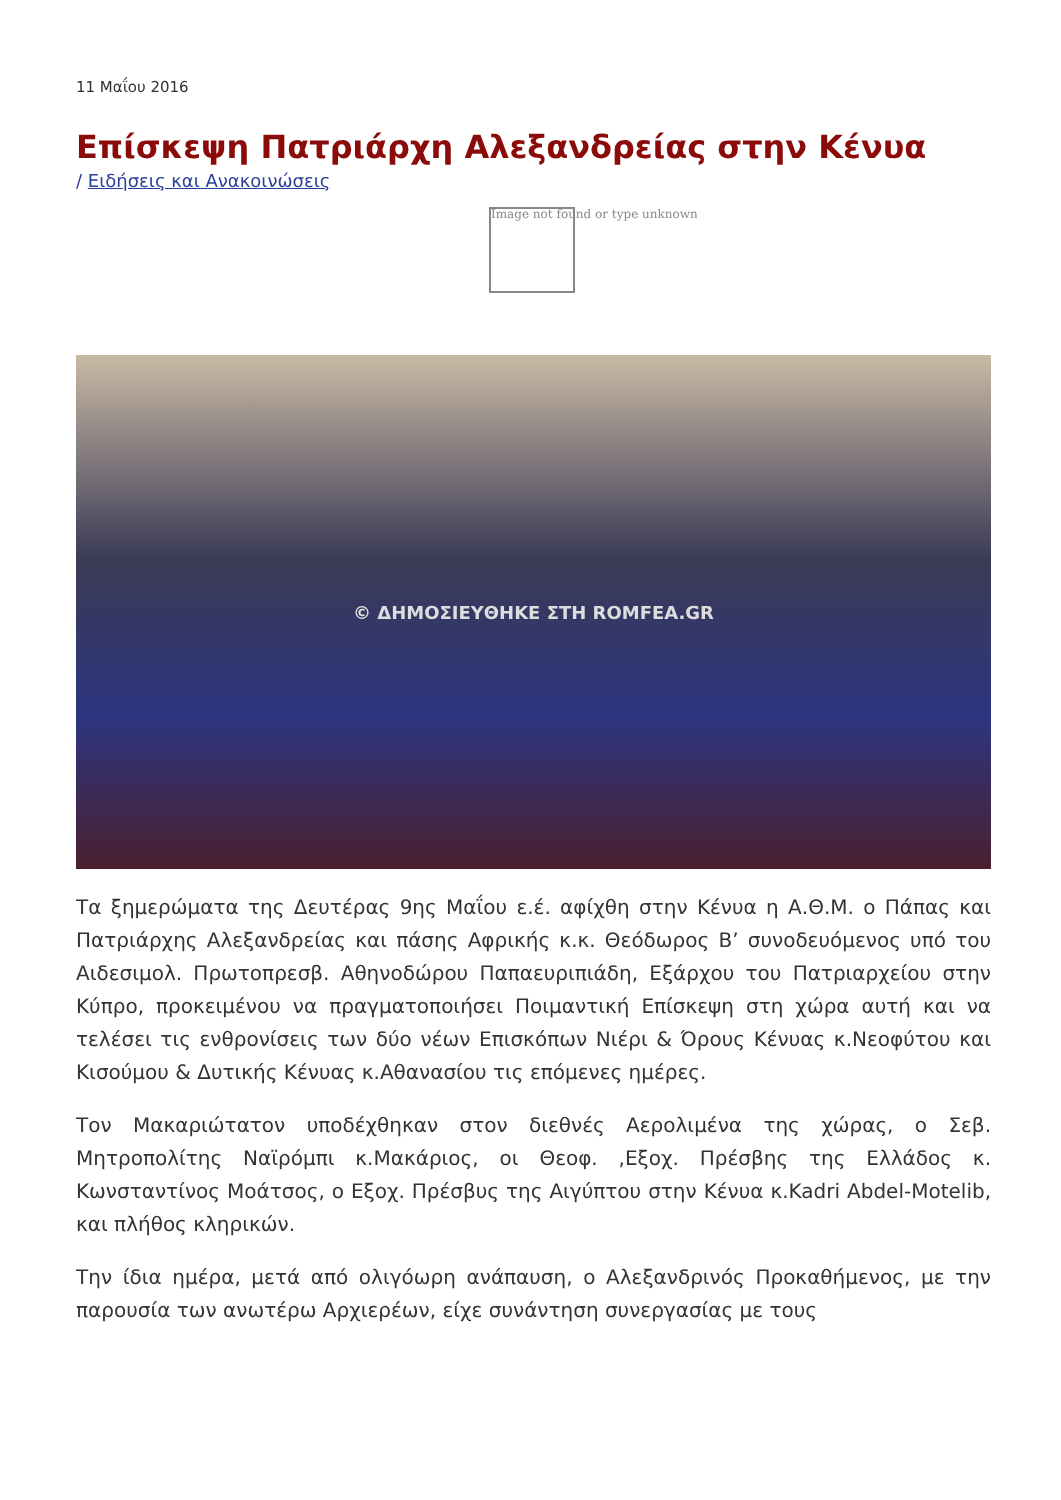11 Μαΐου 2016
Επίσκεψη Πατριάρχη Αλεξανδρείας στην Κένυα
/ Ειδήσεις και Ανακοινώσεις
Image not found or type unknown
© ΔΗΜΟΣΙΕΥΘΗΚΕ ΣΤΗ ROMFEA.GR
Τα ξημερώματα της Δευτέρας 9ης Μαΐου ε.έ. αφίχθη στην Κένυα η Α.Θ.Μ. ο Πάπας και Πατριάρχης Αλεξανδρείας και πάσης Αφρικής κ.κ. Θεόδωρος Β’ συνοδευόμενος υπό του Αιδεσιμολ. Πρωτοπρεσβ. Αθηνοδώρου Παπαευριπιάδη, Εξάρχου του Πατριαρχείου στην Κύπρο, προκειμένου να πραγματοποιήσει Ποιμαντική Επίσκεψη στη χώρα αυτή και να τελέσει τις ενθρονίσεις των δύο νέων Επισκόπων Νιέρι & Όρους Κένυας κ.Νεοφύτου και Κισούμου & Δυτικής Κένυας κ.Αθανασίου τις επόμενες ημέρες.
Τον Μακαριώτατον υποδέχθηκαν στον διεθνές Αερολιμένα της χώρας, ο Σεβ. Μητροπολίτης Ναϊρόμπι κ.Μακάριος, οι Θεοφ. ,Εξοχ. Πρέσβης της Ελλάδος κ. Κωνσταντίνος Μοάτσος, ο Εξοχ. Πρέσβυς της Αιγύπτου στην Κένυα κ.Kadri Abdel-Motelib, και πλήθος κληρικών.
Την ίδια ημέρα, μετά από ολιγόωρη ανάπαυση, ο Αλεξανδρινός Προκαθήμενος, με την παρουσία των ανωτέρω Αρχιερέων, είχε συνάντηση συνεργασίας με τους